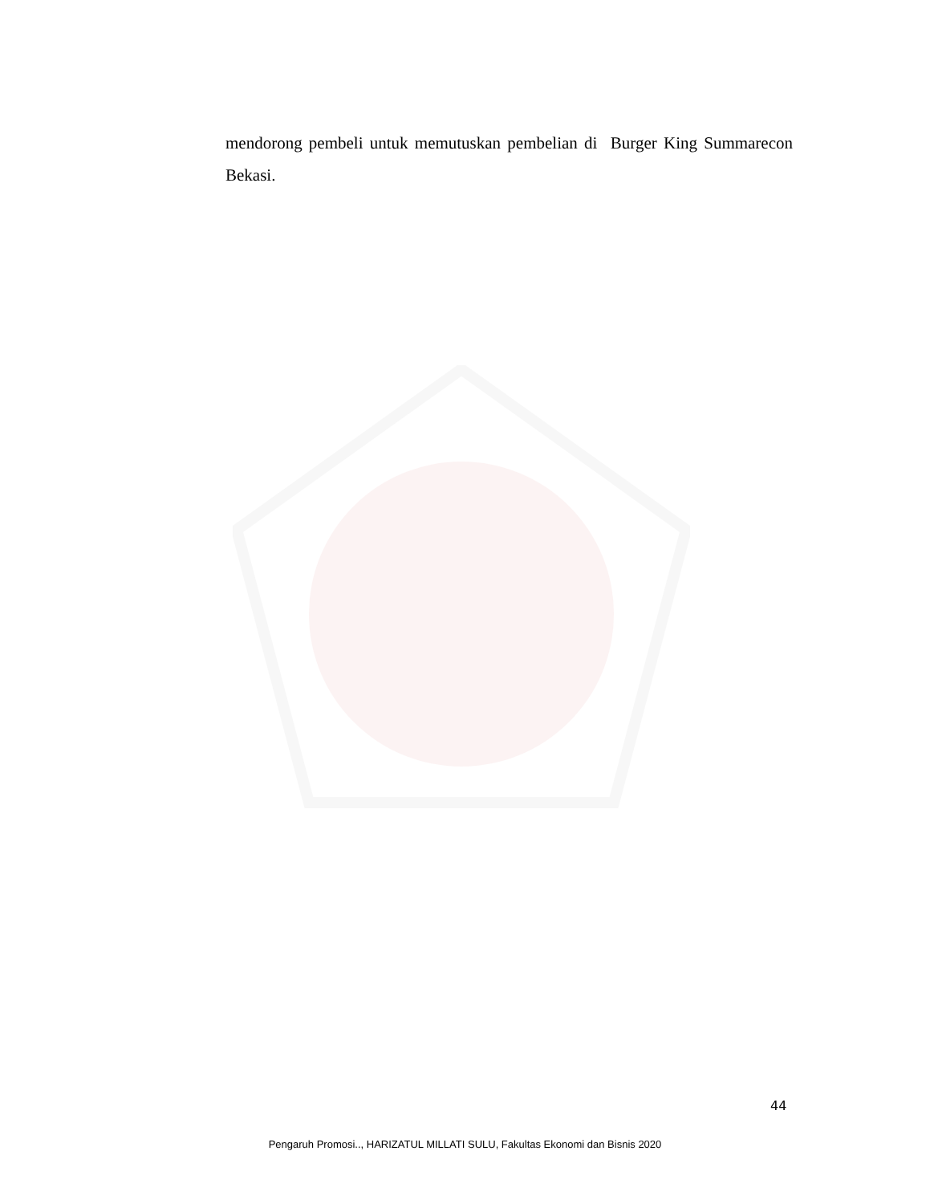mendorong pembeli untuk memutuskan pembelian di Burger King Summarecon Bekasi.
44
Pengaruh Promosi.., HARIZATUL MILLATI SULU, Fakultas Ekonomi dan Bisnis 2020